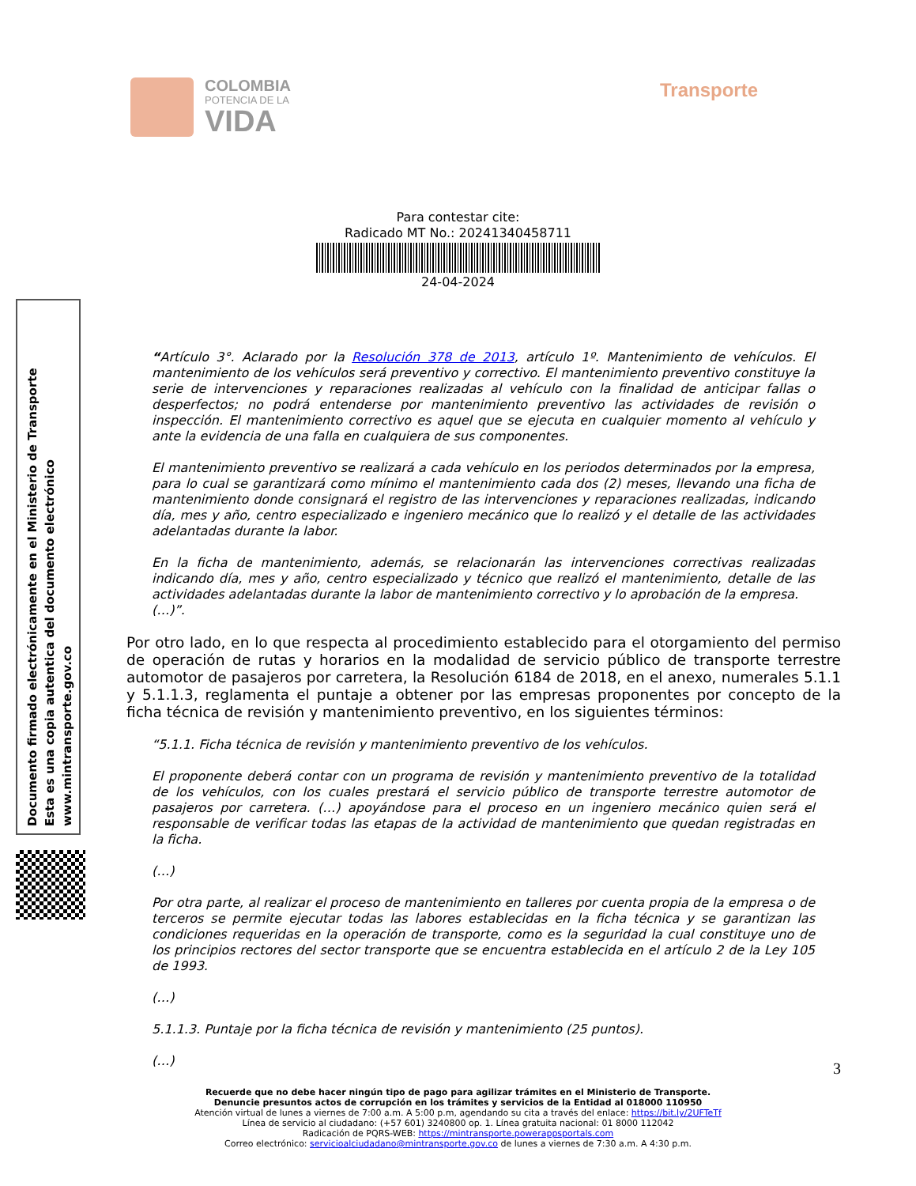COLOMBIA
POTENCIA DE LA
VIDA
Transporte
Para contestar cite:
Radicado MT No.: 20241340458711
24-04-2024
“Artículo 3°. Aclarado por la Resolución 378 de 2013, artículo 1º. Mantenimiento de vehículos. El mantenimiento de los vehículos será preventivo y correctivo. El mantenimiento preventivo constituye la serie de intervenciones y reparaciones realizadas al vehículo con la finalidad de anticipar fallas o desperfectos; no podrá entenderse por mantenimiento preventivo las actividades de revisión o inspección. El mantenimiento correctivo es aquel que se ejecuta en cualquier momento al vehículo y ante la evidencia de una falla en cualquiera de sus componentes.
El mantenimiento preventivo se realizará a cada vehículo en los periodos determinados por la empresa, para lo cual se garantizará como mínimo el mantenimiento cada dos (2) meses, llevando una ficha de mantenimiento donde consignará el registro de las intervenciones y reparaciones realizadas, indicando día, mes y año, centro especializado e ingeniero mecánico que lo realizó y el detalle de las actividades adelantadas durante la labor.
En la ficha de mantenimiento, además, se relacionarán las intervenciones correctivas realizadas indicando día, mes y año, centro especializado y técnico que realizó el mantenimiento, detalle de las actividades adelantadas durante la labor de mantenimiento correctivo y lo aprobación de la empresa.
(…)”.
Por otro lado, en lo que respecta al procedimiento establecido para el otorgamiento del permiso de operación de rutas y horarios en la modalidad de servicio público de transporte terrestre automotor de pasajeros por carretera, la Resolución 6184 de 2018, en el anexo, numerales 5.1.1 y 5.1.1.3, reglamenta el puntaje a obtener por las empresas proponentes por concepto de la ficha técnica de revisión y mantenimiento preventivo, en los siguientes términos:
“5.1.1. Ficha técnica de revisión y mantenimiento preventivo de los vehículos.
El proponente deberá contar con un programa de revisión y mantenimiento preventivo de la totalidad de los vehículos, con los cuales prestará el servicio público de transporte terrestre automotor de pasajeros por carretera. (…) apoyándose para el proceso en un ingeniero mecánico quien será el responsable de verificar todas las etapas de la actividad de mantenimiento que quedan registradas en la ficha.
(…)
Por otra parte, al realizar el proceso de mantenimiento en talleres por cuenta propia de la empresa o de terceros se permite ejecutar todas las labores establecidas en la ficha técnica y se garantizan las condiciones requeridas en la operación de transporte, como es la seguridad la cual constituye uno de los principios rectores del sector transporte que se encuentra establecida en el artículo 2 de la Ley 105 de 1993.
(…)
5.1.1.3. Puntaje por la ficha técnica de revisión y mantenimiento (25 puntos).
(…)
Documento firmado electrónicamente en el Ministerio de Transporte
Esta es una copia autentica del documento electrónico
www.mintransporte.gov.co
3
Recuerde que no debe hacer ningún tipo de pago para agilizar trámites en el Ministerio de Transporte.
Denuncie presuntos actos de corrupción en los trámites y servicios de la Entidad al 018000 110950
Atención virtual de lunes a viernes de 7:00 a.m. A 5:00 p.m, agendando su cita a través del enlace: https://bit.ly/2UFTeTf
Línea de servicio al ciudadano: (+57 601) 3240800 op. 1. Línea gratuita nacional: 01 8000 112042
Radicación de PQRS-WEB: https://mintransporte.powerappsportals.com
Correo electrónico: servicioalciudadano@mintransporte.gov.co de lunes a viernes de 7:30 a.m. A 4:30 p.m.